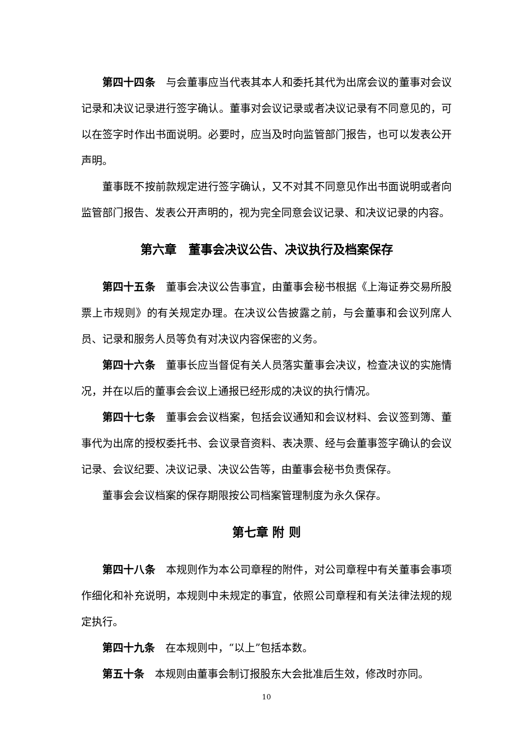第四十四条　与会董事应当代表其本人和委托其代为出席会议的董事对会议记录和决议记录进行签字确认。董事对会议记录或者决议记录有不同意见的，可以在签字时作出书面说明。必要时，应当及时向监管部门报告，也可以发表公开声明。
董事既不按前款规定进行签字确认，又不对其不同意见作出书面说明或者向监管部门报告、发表公开声明的，视为完全同意会议记录、和决议记录的内容。
第六章　董事会决议公告、决议执行及档案保存
第四十五条　董事会决议公告事宜，由董事会秘书根据《上海证券交易所股票上市规则》的有关规定办理。在决议公告披露之前，与会董事和会议列席人员、记录和服务人员等负有对决议内容保密的义务。
第四十六条　董事长应当督促有关人员落实董事会决议，检查决议的实施情况，并在以后的董事会会议上通报已经形成的决议的执行情况。
第四十七条　董事会会议档案，包括会议通知和会议材料、会议签到簿、董事代为出席的授权委托书、会议录音资料、表决票、经与会董事签字确认的会议记录、会议纪要、决议记录、决议公告等，由董事会秘书负责保存。
董事会会议档案的保存期限按公司档案管理制度为永久保存。
第七章 附 则
第四十八条　本规则作为本公司章程的附件，对公司章程中有关董事会事项作细化和补充说明，本规则中未规定的事宜，依照公司章程和有关法律法规的规定执行。
第四十九条　在本规则中，“以上”包括本数。
第五十条　本规则由董事会制订报股东大会批准后生效，修改时亦同。
10